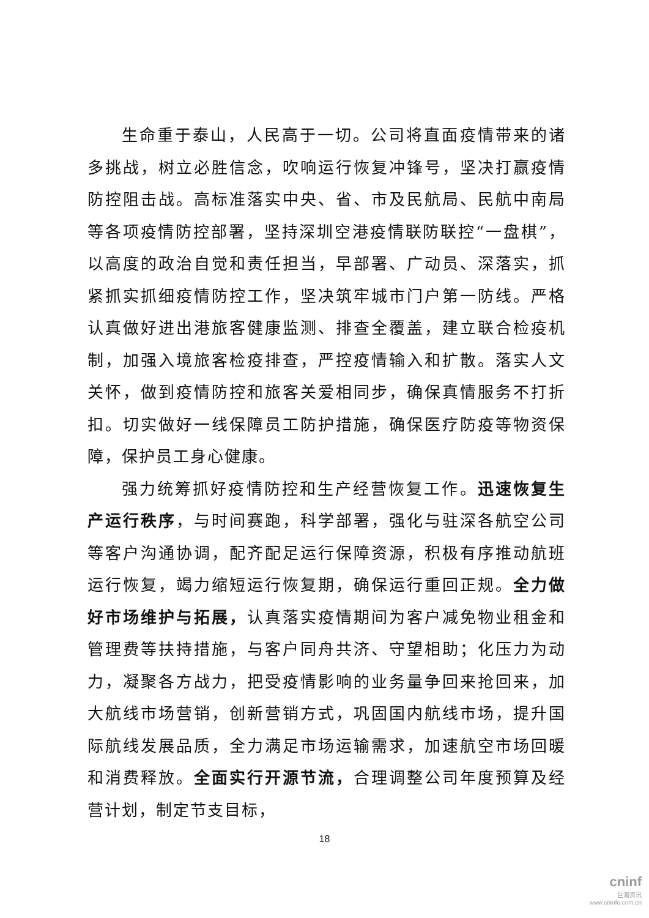生命重于泰山，人民高于一切。公司将直面疫情带来的诸多挑战，树立必胜信念，吹响运行恢复冲锋号，坚决打赢疫情防控阻击战。高标准落实中央、省、市及民航局、民航中南局等各项疫情防控部署，坚持深圳空港疫情联防联控“一盘棋”，以高度的政治自觉和责任担当，早部署、广动员、深落实，抓紧抓实抓细疫情防控工作，坚决筑牢城市门户第一防线。严格认真做好进出港旅客健康监测、排查全覆盖，建立联合检疫机制，加强入境旅客检疫排查，严控疫情输入和扩散。落实人文关怀，做到疫情防控和旅客关爱相同步，确保真情服务不打折扣。切实做好一线保障员工防护措施，确保医疗防疫等物资保障，保护员工身心健康。
强力统筹抓好疫情防控和生产经营恢复工作。迅速恢复生产运行秩序，与时间赛跑，科学部署，强化与驻深各航空公司等客户沟通协调，配齐配足运行保障资源，积极有序推动航班运行恢复，竭力缩短运行恢复期，确保运行重回正规。全力做好市场维护与拓展，认真落实疫情期间为客户减免物业租金和管理费等扶持措施，与客户同舟共济、守望相助；化压力为动力，凝聚各方战力，把受疫情影响的业务量争回来抢回来，加大航线市场营销，创新营销方式，巩固国内航线市场，提升国际航线发展品质，全力满足市场运输需求，加速航空市场回暖和消费释放。全面实行开源节流，合理调整公司年度预算及经营计划，制定节支目标，
18
cninf
巨潮资讯
www.cninfo.com.cn